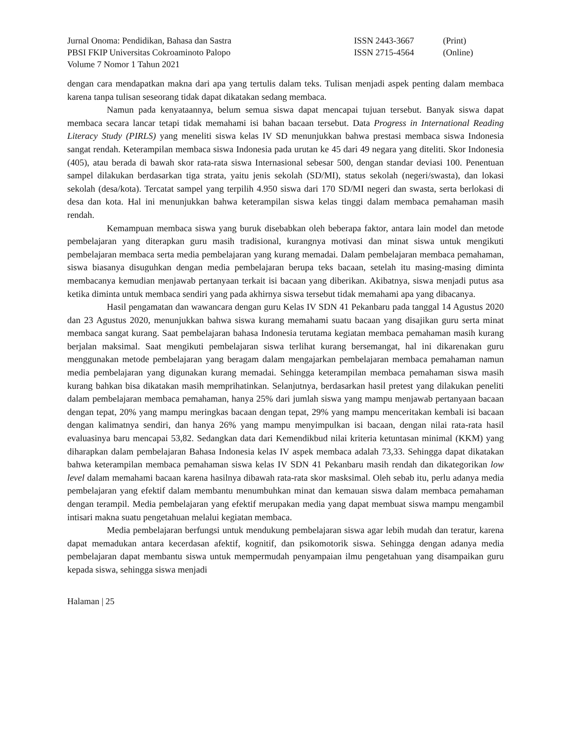Jurnal Onoma: Pendidikan, Bahasa dan Sastra ISSN 2443-3667 (Print)
PBSI FKIP Universitas Cokroaminoto Palopo ISSN 2715-4564 (Online)
Volume 7 Nomor 1 Tahun 2021
dengan cara mendapatkan makna dari apa yang tertulis dalam teks. Tulisan menjadi aspek penting dalam membaca karena tanpa tulisan seseorang tidak dapat dikatakan sedang membaca.
Namun pada kenyataannya, belum semua siswa dapat mencapai tujuan tersebut. Banyak siswa dapat membaca secara lancar tetapi tidak memahami isi bahan bacaan tersebut. Data Progress in International Reading Literacy Study (PIRLS) yang meneliti siswa kelas IV SD menunjukkan bahwa prestasi membaca siswa Indonesia sangat rendah. Keterampilan membaca siswa Indonesia pada urutan ke 45 dari 49 negara yang diteliti. Skor Indonesia (405), atau berada di bawah skor rata-rata siswa Internasional sebesar 500, dengan standar deviasi 100. Penentuan sampel dilakukan berdasarkan tiga strata, yaitu jenis sekolah (SD/MI), status sekolah (negeri/swasta), dan lokasi sekolah (desa/kota). Tercatat sampel yang terpilih 4.950 siswa dari 170 SD/MI negeri dan swasta, serta berlokasi di desa dan kota. Hal ini menunjukkan bahwa keterampilan siswa kelas tinggi dalam membaca pemahaman masih rendah.
Kemampuan membaca siswa yang buruk disebabkan oleh beberapa faktor, antara lain model dan metode pembelajaran yang diterapkan guru masih tradisional, kurangnya motivasi dan minat siswa untuk mengikuti pembelajaran membaca serta media pembelajaran yang kurang memadai. Dalam pembelajaran membaca pemahaman, siswa biasanya disuguhkan dengan media pembelajaran berupa teks bacaan, setelah itu masing-masing diminta membacanya kemudian menjawab pertanyaan terkait isi bacaan yang diberikan. Akibatnya, siswa menjadi putus asa ketika diminta untuk membaca sendiri yang pada akhirnya siswa tersebut tidak memahami apa yang dibacanya.
Hasil pengamatan dan wawancara dengan guru Kelas IV SDN 41 Pekanbaru pada tanggal 14 Agustus 2020 dan 23 Agustus 2020, menunjukkan bahwa siswa kurang memahami suatu bacaan yang disajikan guru serta minat membaca sangat kurang. Saat pembelajaran bahasa Indonesia terutama kegiatan membaca pemahaman masih kurang berjalan maksimal. Saat mengikuti pembelajaran siswa terlihat kurang bersemangat, hal ini dikarenakan guru menggunakan metode pembelajaran yang beragam dalam mengajarkan pembelajaran membaca pemahaman namun media pembelajaran yang digunakan kurang memadai. Sehingga keterampilan membaca pemahaman siswa masih kurang bahkan bisa dikatakan masih memprihatinkan. Selanjutnya, berdasarkan hasil pretest yang dilakukan peneliti dalam pembelajaran membaca pemahaman, hanya 25% dari jumlah siswa yang mampu menjawab pertanyaan bacaan dengan tepat, 20% yang mampu meringkas bacaan dengan tepat, 29% yang mampu menceritakan kembali isi bacaan dengan kalimatnya sendiri, dan hanya 26% yang mampu menyimpulkan isi bacaan, dengan nilai rata-rata hasil evaluasinya baru mencapai 53,82. Sedangkan data dari Kemendikbud nilai kriteria ketuntasan minimal (KKM) yang diharapkan dalam pembelajaran Bahasa Indonesia kelas IV aspek membaca adalah 73,33. Sehingga dapat dikatakan bahwa keterampilan membaca pemahaman siswa kelas IV SDN 41 Pekanbaru masih rendah dan dikategorikan low level dalam memahami bacaan karena hasilnya dibawah rata-rata skor masksimal. Oleh sebab itu, perlu adanya media pembelajaran yang efektif dalam membantu menumbuhkan minat dan kemauan siswa dalam membaca pemahaman dengan terampil. Media pembelajaran yang efektif merupakan media yang dapat membuat siswa mampu mengambil intisari makna suatu pengetahuan melalui kegiatan membaca.
Media pembelajaran berfungsi untuk mendukung pembelajaran siswa agar lebih mudah dan teratur, karena dapat memadukan antara kecerdasan afektif, kognitif, dan psikomotorik siswa. Sehingga dengan adanya media pembelajaran dapat membantu siswa untuk mempermudah penyampaian ilmu pengetahuan yang disampaikan guru kepada siswa, sehingga siswa menjadi
Halaman | 25